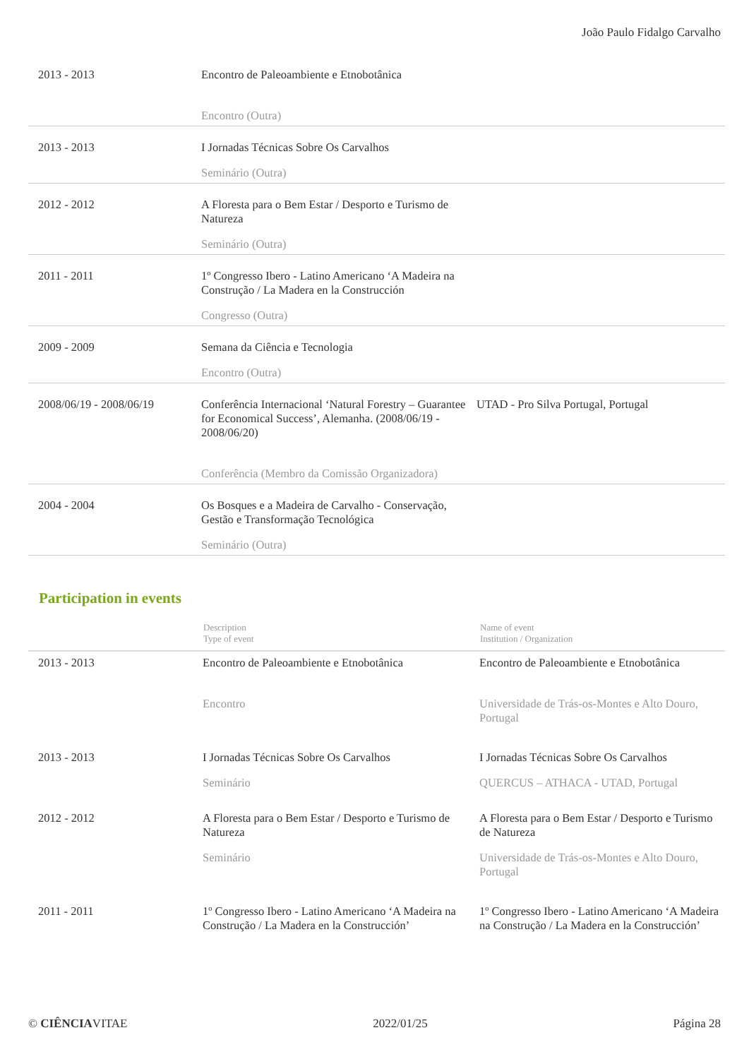João Paulo Fidalgo Carvalho
| 2013 - 2013 | Encontro de Paleoambiente e Etnobotânica | |
| | Encontro (Outra) | |
| 2013 - 2013 | I Jornadas Técnicas Sobre Os Carvalhos | |
| | Seminário (Outra) | |
| 2012 - 2012 | A Floresta para o Bem Estar / Desporto e Turismo de Natureza | |
| | Seminário (Outra) | |
| 2011 - 2011 | 1º Congresso Ibero - Latino Americano ‘A Madeira na Construção / La Madera en la Construcción | |
| | Congresso (Outra) | |
| 2009 - 2009 | Semana da Ciência e Tecnologia | |
| | Encontro (Outra) | |
| 2008/06/19 - 2008/06/19 | Conferência Internacional ‘Natural Forestry – Guarantee for Economical Success’, Alemanha. (2008/06/19 - 2008/06/20) | UTAD - Pro Silva Portugal, Portugal |
| | Conferência (Membro da Comissão Organizadora) | |
| 2004 - 2004 | Os Bosques e a Madeira de Carvalho - Conservação, Gestão e Transformação Tecnológica | |
| | Seminário (Outra) | |
Participation in events
| | Description Type of event | Name of event Institution / Organization |
| --- | --- | --- |
| 2013 - 2013 | Encontro de Paleoambiente e Etnobotânica | Encontro de Paleoambiente e Etnobotânica |
| | Encontro | Universidade de Trás-os-Montes e Alto Douro, Portugal |
| 2013 - 2013 | I Jornadas Técnicas Sobre Os Carvalhos | I Jornadas Técnicas Sobre Os Carvalhos |
| | Seminário | QUERCUS – ATHACA - UTAD, Portugal |
| 2012 - 2012 | A Floresta para o Bem Estar / Desporto e Turismo de Natureza | A Floresta para o Bem Estar / Desporto e Turismo de Natureza |
| | Seminário | Universidade de Trás-os-Montes e Alto Douro, Portugal |
| 2011 - 2011 | 1º Congresso Ibero - Latino Americano ‘A Madeira na Construção / La Madera en la Construcción’ | 1º Congresso Ibero - Latino Americano ‘A Madeira na Construção / La Madera en la Construcción’ |
© CIÊNCIAVITAE 2022/01/25 Página 28